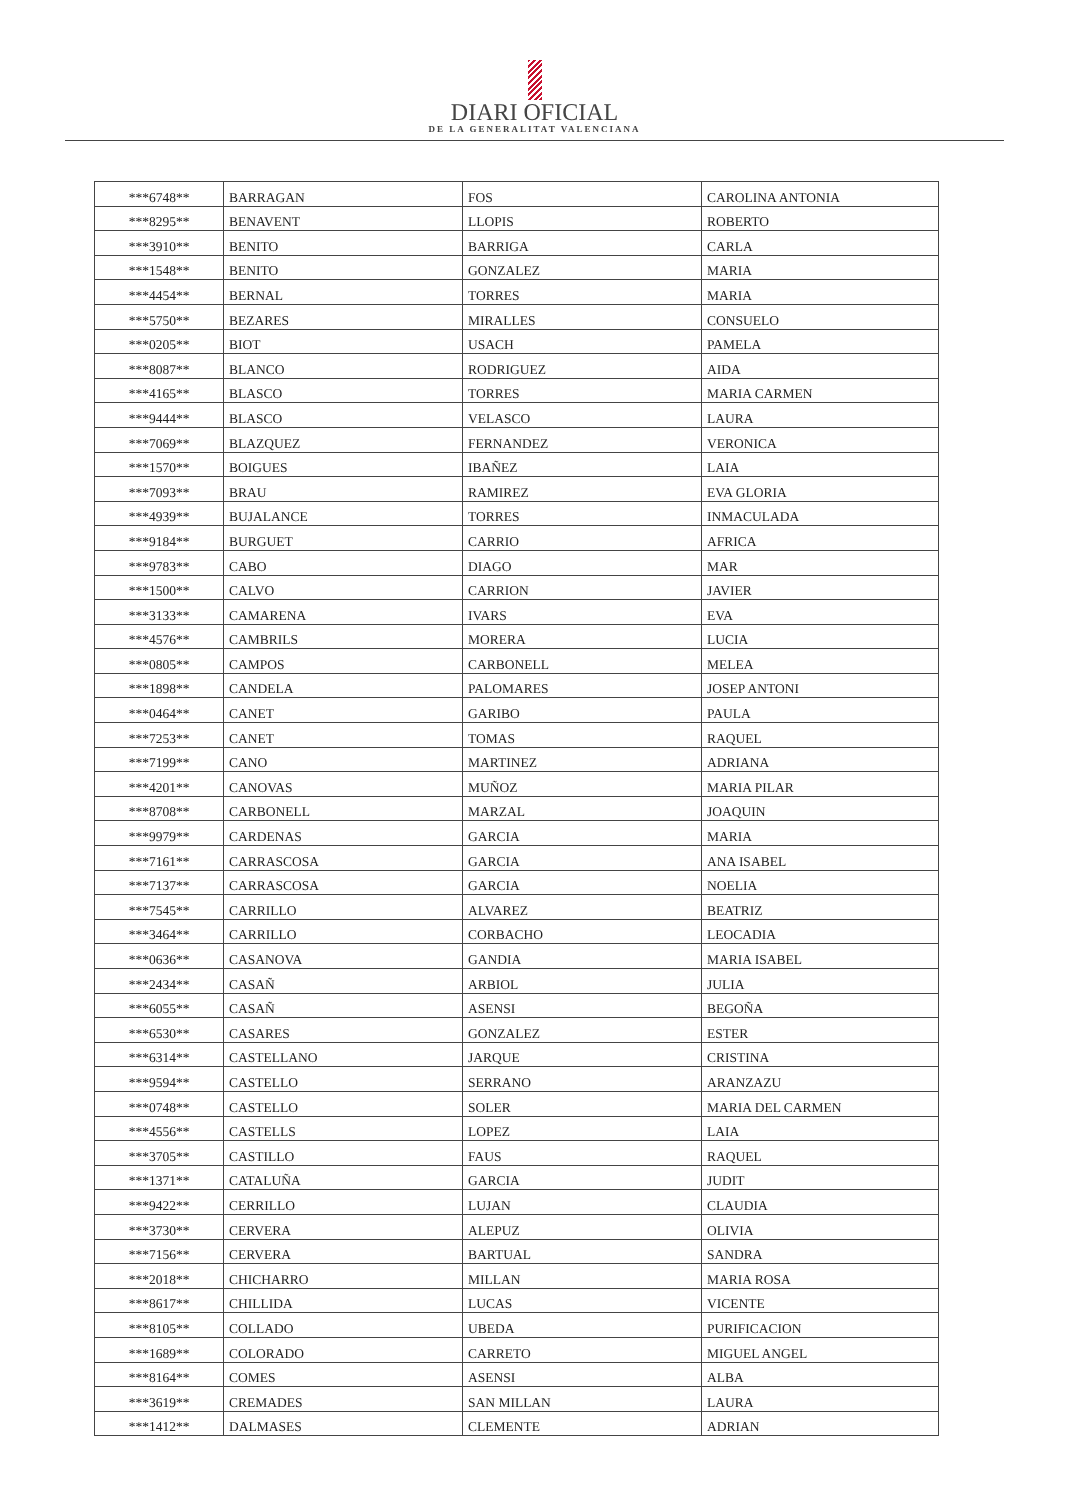DIARI OFICIAL
DE LA GENERALITAT VALENCIANA
| ***6748** | BARRAGAN | FOS | CAROLINA ANTONIA |
| ***8295** | BENAVENT | LLOPIS | ROBERTO |
| ***3910** | BENITO | BARRIGA | CARLA |
| ***1548** | BENITO | GONZALEZ | MARIA |
| ***4454** | BERNAL | TORRES | MARIA |
| ***5750** | BEZARES | MIRALLES | CONSUELO |
| ***0205** | BIOT | USACH | PAMELA |
| ***8087** | BLANCO | RODRIGUEZ | AIDA |
| ***4165** | BLASCO | TORRES | MARIA CARMEN |
| ***9444** | BLASCO | VELASCO | LAURA |
| ***7069** | BLAZQUEZ | FERNANDEZ | VERONICA |
| ***1570** | BOIGUES | IBAÑEZ | LAIA |
| ***7093** | BRAU | RAMIREZ | EVA GLORIA |
| ***4939** | BUJALANCE | TORRES | INMACULADA |
| ***9184** | BURGUET | CARRIO | AFRICA |
| ***9783** | CABO | DIAGO | MAR |
| ***1500** | CALVO | CARRION | JAVIER |
| ***3133** | CAMARENA | IVARS | EVA |
| ***4576** | CAMBRILS | MORERA | LUCIA |
| ***0805** | CAMPOS | CARBONELL | MELEA |
| ***1898** | CANDELA | PALOMARES | JOSEP ANTONI |
| ***0464** | CANET | GARIBO | PAULA |
| ***7253** | CANET | TOMAS | RAQUEL |
| ***7199** | CANO | MARTINEZ | ADRIANA |
| ***4201** | CANOVAS | MUÑOZ | MARIA PILAR |
| ***8708** | CARBONELL | MARZAL | JOAQUIN |
| ***9979** | CARDENAS | GARCIA | MARIA |
| ***7161** | CARRASCOSA | GARCIA | ANA ISABEL |
| ***7137** | CARRASCOSA | GARCIA | NOELIA |
| ***7545** | CARRILLO | ALVAREZ | BEATRIZ |
| ***3464** | CARRILLO | CORBACHO | LEOCADIA |
| ***0636** | CASANOVA | GANDIA | MARIA ISABEL |
| ***2434** | CASAÑ | ARBIOL | JULIA |
| ***6055** | CASAÑ | ASENSI | BEGOÑA |
| ***6530** | CASARES | GONZALEZ | ESTER |
| ***6314** | CASTELLANO | JARQUE | CRISTINA |
| ***9594** | CASTELLO | SERRANO | ARANZAZU |
| ***0748** | CASTELLO | SOLER | MARIA DEL CARMEN |
| ***4556** | CASTELLS | LOPEZ | LAIA |
| ***3705** | CASTILLO | FAUS | RAQUEL |
| ***1371** | CATALUÑA | GARCIA | JUDIT |
| ***9422** | CERRILLO | LUJAN | CLAUDIA |
| ***3730** | CERVERA | ALEPUZ | OLIVIA |
| ***7156** | CERVERA | BARTUAL | SANDRA |
| ***2018** | CHICHARRO | MILLAN | MARIA ROSA |
| ***8617** | CHILLIDA | LUCAS | VICENTE |
| ***8105** | COLLADO | UBEDA | PURIFICACION |
| ***1689** | COLORADO | CARRETO | MIGUEL ANGEL |
| ***8164** | COMES | ASENSI | ALBA |
| ***3619** | CREMADES | SAN MILLAN | LAURA |
| ***1412** | DALMASES | CLEMENTE | ADRIAN |